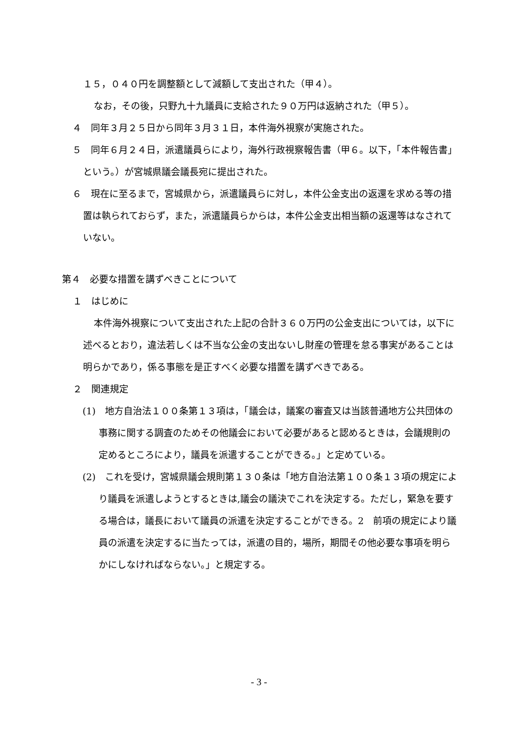１５，０４０円を調整額として減額して支出された（甲４）。
なお，その後，只野九十九議員に支給された９０万円は返納された（甲５）。
４　同年３月２５日から同年３月３１日，本件海外視察が実施された。
５　同年６月２４日，派遣議員らにより，海外行政視察報告書（甲６。以下，「本件報告書」という。）が宮城県議会議長宛に提出された。
６　現在に至るまで，宮城県から，派遣議員らに対し，本件公金支出の返還を求める等の措置は執られておらず，また，派遣議員らからは，本件公金支出相当額の返還等はなされていない。
第４　必要な措置を講ずべきことについて
１　はじめに
本件海外視察について支出された上記の合計３６０万円の公金支出については，以下に述べるとおり，違法若しくは不当な公金の支出ないし財産の管理を怠る事実があることは明らかであり，係る事態を是正すべく必要な措置を講ずべきである。
２　関連規定
(1)　地方自治法１００条第１３項は，「議会は，議案の審査又は当該普通地方公共団体の事務に関する調査のためその他議会において必要があると認めるときは，会議規則の定めるところにより，議員を派遣することができる。」と定めている。
(2)　これを受け，宮城県議会規則第１３０条は「地方自治法第１００条１３項の規定により議員を派遣しようとするときは,議会の議決でこれを決定する。ただし，緊急を要する場合は，議長において議員の派遣を決定することができる。2　前項の規定により議員の派遣を決定するに当たっては，派遣の目的，場所，期間その他必要な事項を明らかにしなければならない。」と規定する。
- 3 -